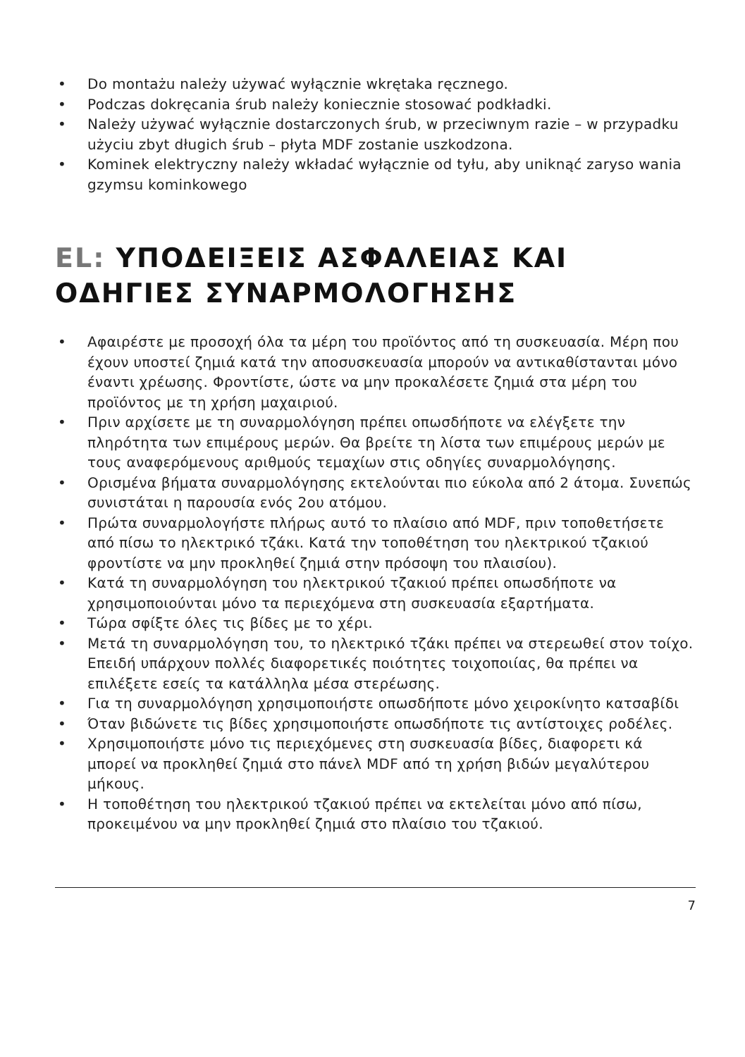• Do montażu należy używać wyłącznie wkrętaka ręcznego.
• Podczas dokręcania śrub należy koniecznie stosować podkładki.
• Należy używać wyłącznie dostarczonych śrub, w przeciwnym razie – w przypadku użyciu zbyt długich śrub – płyta MDF zostanie uszkodzona.
• Kominek elektryczny należy wkładać wyłącznie od tyłu, aby uniknąć zaryso wania gzymsu kominkowego
EL: ΥΠΟΔΕΙΞΕΙΣ ΑΣΦΑΛΕΙΑΣ ΚΑΙ ΟΔΗΓΙΕΣ ΣΥΝΑΡΜΟΛΟΓΗΣΗΣ
• Αφαιρέστε με προσοχή όλα τα μέρη του προϊόντος από τη συσκευασία. Μέρη που έχουν υποστεί ζημιά κατά την αποσυσκευασία μπορούν να αντικαθίστανται μόνο έναντι χρέωσης. Φροντίστε, ώστε να μην προκαλέσετε ζημιά στα μέρη του προϊόντος με τη χρήση μαχαιριού.
• Πριν αρχίσετε με τη συναρμολόγηση πρέπει οπωσδήποτε να ελέγξετε την πληρότητα των επιμέρους μερών. Θα βρείτε τη λίστα των επιμέρους μερών με τους αναφερόμενους αριθμούς τεμαχίων στις οδηγίες συναρμολόγησης.
• Ορισμένα βήματα συναρμολόγησης εκτελούνται πιο εύκολα από 2 άτομα. Συνεπώς συνιστάται η παρουσία ενός 2ου ατόμου.
• Πρώτα συναρμολογήστε πλήρως αυτό το πλαίσιο από MDF, πριν τοποθετήσετε από πίσω το ηλεκτρικό τζάκι. Κατά την τοποθέτηση του ηλεκτρικού τζακιού φροντίστε να μην προκληθεί ζημιά στην πρόσοψη του πλαισίου).
• Κατά τη συναρμολόγηση του ηλεκτρικού τζακιού πρέπει οπωσδήποτε να χρησιμοποιούνται μόνο τα περιεχόμενα στη συσκευασία εξαρτήματα.
• Τώρα σφίξτε όλες τις βίδες με το χέρι.
• Μετά τη συναρμολόγηση του, το ηλεκτρικό τζάκι πρέπει να στερεωθεί στον τοίχο. Επειδή υπάρχουν πολλές διαφορετικές ποιότητες τοιχοποιίας, θα πρέπει να επιλέξετε εσείς τα κατάλληλα μέσα στερέωσης.
• Για τη συναρμολόγηση χρησιμοποιήστε οπωσδήποτε μόνο χειροκίνητο κατσαβίδι
• Όταν βιδώνετε τις βίδες χρησιμοποιήστε οπωσδήποτε τις αντίστοιχες ροδέλες.
• Χρησιμοποιήστε μόνο τις περιεχόμενες στη συσκευασία βίδες, διαφορετι κά μπορεί να προκληθεί ζημιά στο πάνελ MDF από τη χρήση βιδών μεγαλύτερου μήκους.
• Η τοποθέτηση του ηλεκτρικού τζακιού πρέπει να εκτελείται μόνο από πίσω, προκειμένου να μην προκληθεί ζημιά στο πλαίσιο του τζακιού.
7